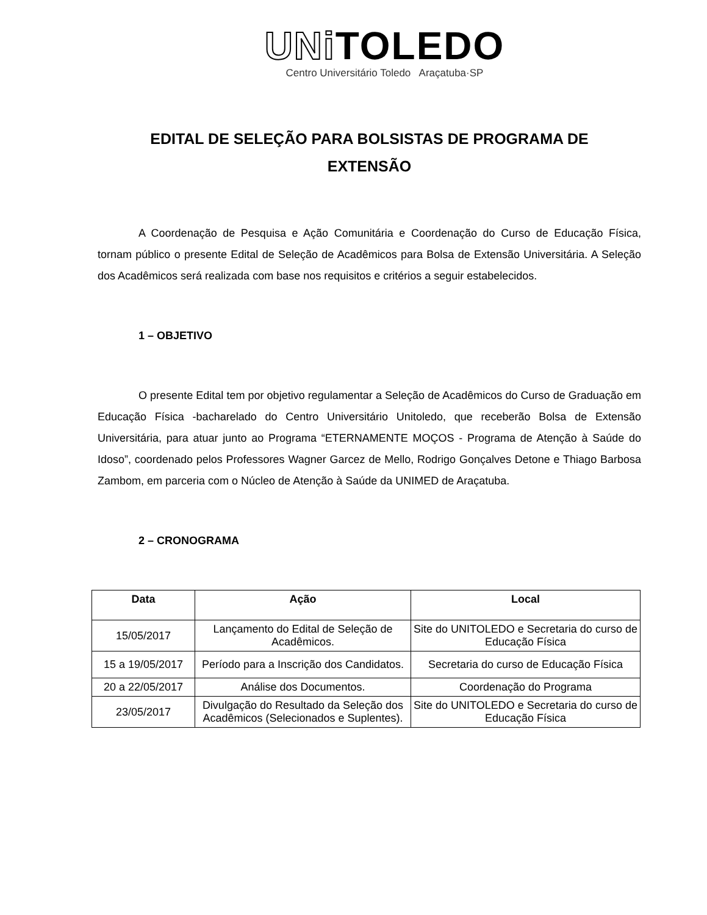UNi TOLEDO
Centro Universitário Toledo Araçatuba·SP
EDITAL DE SELEÇÃO PARA BOLSISTAS DE PROGRAMA DE
EXTENSÃO
A Coordenação de Pesquisa e Ação Comunitária e Coordenação do Curso de Educação Física, tornam público o presente Edital de Seleção de Acadêmicos para Bolsa de Extensão Universitária. A Seleção dos Acadêmicos será realizada com base nos requisitos e critérios a seguir estabelecidos.
1 – OBJETIVO
O presente Edital tem por objetivo regulamentar a Seleção de Acadêmicos do Curso de Graduação em Educação Física -bacharelado do Centro Universitário Unitoledo, que receberão Bolsa de Extensão Universitária, para atuar junto ao Programa “ETERNAMENTE MOÇOS - Programa de Atenção à Saúde do Idoso”, coordenado pelos Professores Wagner Garcez de Mello, Rodrigo Gonçalves Detone e Thiago Barbosa Zambom, em parceria com o Núcleo de Atenção à Saúde da UNIMED de Araçatuba.
2 – CRONOGRAMA
| Data | Ação | Local |
| --- | --- | --- |
| 15/05/2017 | Lançamento do Edital de Seleção de Acadêmicos. | Site do UNITOLEDO e Secretaria do curso de Educação Física |
| 15 a 19/05/2017 | Período para a Inscrição dos Candidatos. | Secretaria do curso de Educação Física |
| 20 a 22/05/2017 | Análise dos Documentos. | Coordenação do Programa |
| 23/05/2017 | Divulgação do Resultado da Seleção dos Acadêmicos (Selecionados e Suplentes). | Site do UNITOLEDO e Secretaria do curso de Educação Física |